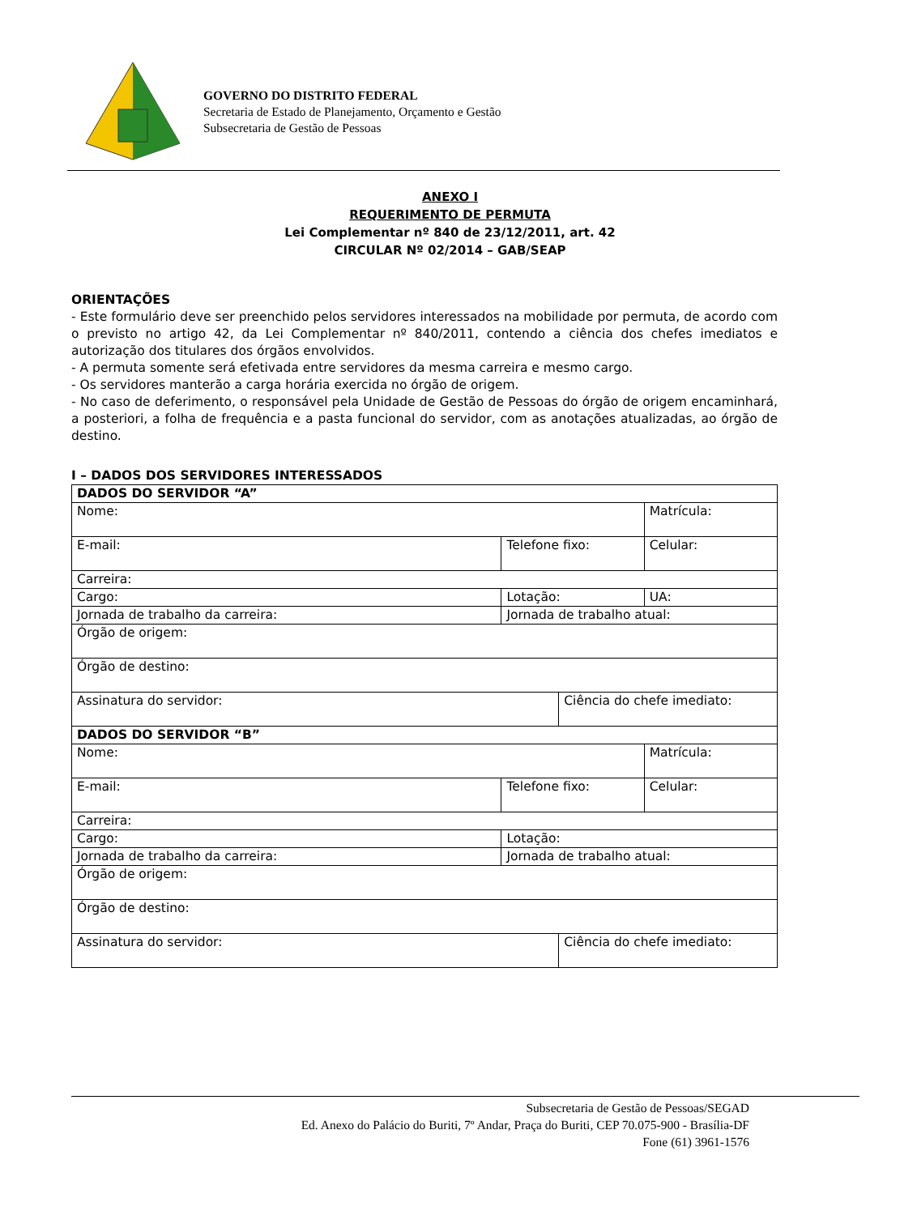GOVERNO DO DISTRITO FEDERAL
Secretaria de Estado de Planejamento, Orçamento e Gestão
Subsecretaria de Gestão de Pessoas
ANEXO I
REQUERIMENTO DE PERMUTA
Lei Complementar nº 840 de 23/12/2011, art. 42
CIRCULAR Nº 02/2014 – GAB/SEAP
ORIENTAÇÕES
- Este formulário deve ser preenchido pelos servidores interessados na mobilidade por permuta, de acordo com o previsto no artigo 42, da Lei Complementar nº 840/2011, contendo a ciência dos chefes imediatos e autorização dos titulares dos órgãos envolvidos.
- A permuta somente será efetivada entre servidores da mesma carreira e mesmo cargo.
- Os servidores manterão a carga horária exercida no órgão de origem.
- No caso de deferimento, o responsável pela Unidade de Gestão de Pessoas do órgão de origem encaminhará, a posteriori, a folha de frequência e a pasta funcional do servidor, com as anotações atualizadas, ao órgão de destino.
I – DADOS DOS SERVIDORES INTERESSADOS
| DADOS DO SERVIDOR “A” | | | | |
| Nome: | | | Matrícula: | |
| E-mail: | Telefone fixo: | | Celular: | |
| Carreira: | | | | |
| Cargo: | Lotação: | | | UA: |
| Jornada de trabalho da carreira: | Jornada de trabalho atual: | | | |
| Órgão de origem: | | | | |
| Órgão de destino: | | | | |
| Assinatura do servidor: | | Ciência do chefe imediato: | | |
| DADOS DO SERVIDOR “B” | | | | |
| Nome: | | | Matrícula: | |
| E-mail: | Telefone fixo: | | Celular: | |
| Carreira: | | | | |
| Cargo: | Lotação: | | | |
| Jornada de trabalho da carreira: | Jornada de trabalho atual: | | | |
| Órgão de origem: | | | | |
| Órgão de destino: | | | | |
| Assinatura do servidor: | | Ciência do chefe imediato: | | |
Subsecretaria de Gestão de Pessoas/SEGAD
Ed. Anexo do Palácio do Buriti, 7º Andar, Praça do Buriti, CEP 70.075-900 - Brasília-DF
Fone (61) 3961-1576